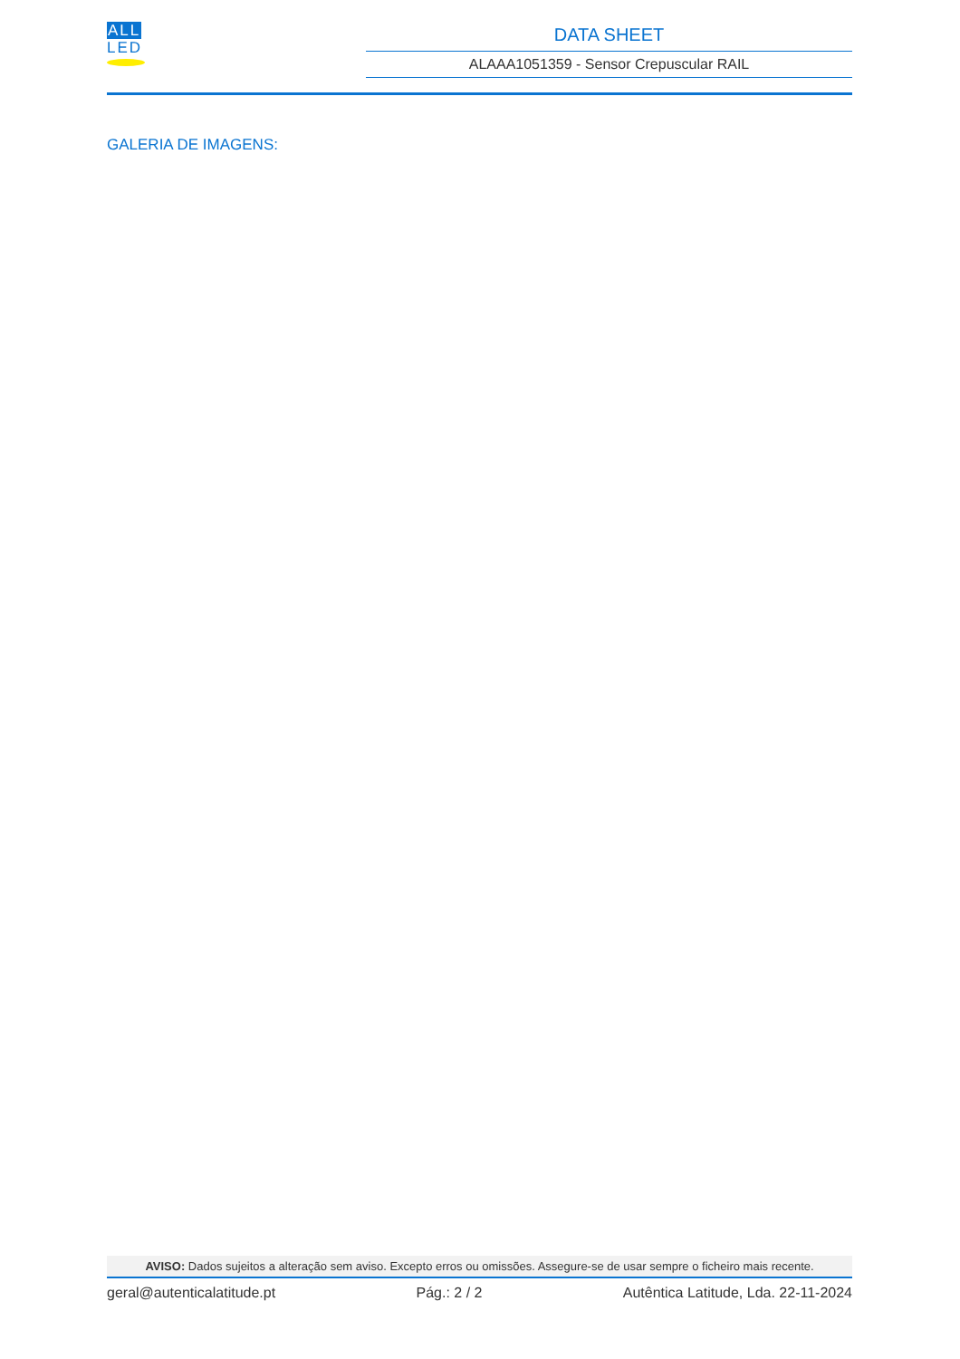ALL
LED
DATA SHEET
ALAAA1051359 - Sensor Crepuscular RAIL
GALERIA DE IMAGENS:
AVISO: Dados sujeitos a alteração sem aviso. Excepto erros ou omissões. Assegure-se de usar sempre o ficheiro mais recente.
geral@autenticalatitude.pt Pág.: 2 / 2 Autêntica Latitude, Lda. 22-11-2024